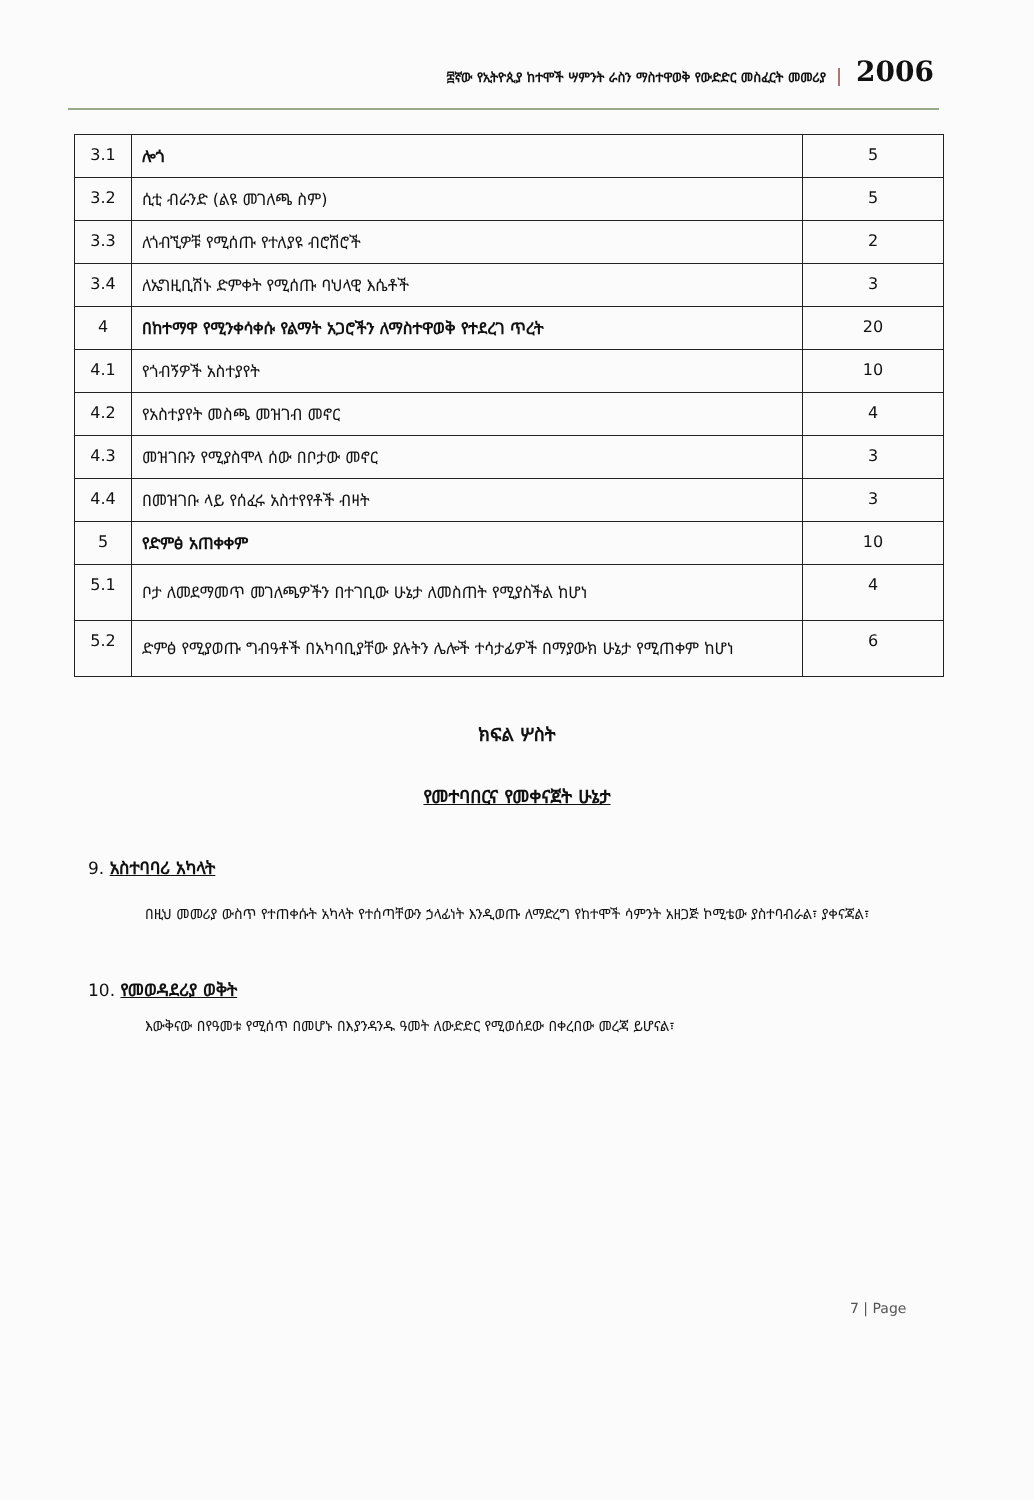፰ኛው የኢትዮጲያ ከተሞች ሣምንት ራስን ማስተዋወቅ የውድድር መስፈርት መመሪያ 2006
| 3.1 | ሎጎ | 5 |
| 3.2 | ሲቲ ብራንድ (ልዩ መገለጫ ስም) | 5 |
| 3.3 | ለጎብኚዎቹ የሚሰጡ የተለያዩ ብሮሽሮች | 2 |
| 3.4 | ለኤግዚቢሽኑ ድምቀት የሚሰጡ ባህላዊ እሴቶች | 3 |
| 4 | በከተማዋ የሚንቀሳቀሱ የልማት አጋሮችን ለማስተዋወቅ የተደረገ ጥረት | 20 |
| 4.1 | የጎብኝዎች አስተያየት | 10 |
| 4.2 | የአስተያየት መስጫ መዝገብ መኖር | 4 |
| 4.3 | መዝገቡን የሚያስሞላ ሰው በቦታው መኖር | 3 |
| 4.4 | በመዝገቡ ላይ የሰፈሩ አስተየየቶች ብዛት | 3 |
| 5 | የድምፅ አጠቀቀም | 10 |
| 5.1 | ቦታ ለመደማመጥ መገለጫዎችን በተገቢው ሁኔታ ለመስጠት የሚያስችል ከሆነ | 4 |
| 5.2 | ድምፅ የሚያወጡ ግብዓቶች በአካባቢያቸው ያሉትን ሌሎች ተሳታፊዎች በማያውክ ሁኔታ የሚጠቀም ከሆነ | 6 |
ክፍል ሦስት
የመተባበርና የመቀናጀት ሁኔታ
9. አስተባባሪ አካላት
በዚህ መመሪያ ውስጥ የተጠቀሱት አካላት የተሰጣቸውን ኃላፊነት እንዲወጡ ለማድረግ የከተሞች ሳምንት አዘጋጅ ኮሚቴው ያስተባብራል፣ ያቀናጃል፣
10. የመወዳደሪያ ወቅት
እውቅናው በየዓመቱ የሚሰጥ በመሆኑ በእያንዳንዱ ዓመት ለውድድር የሚወሰደው በቀረበው መረጃ ይሆናል፣
7 | Page